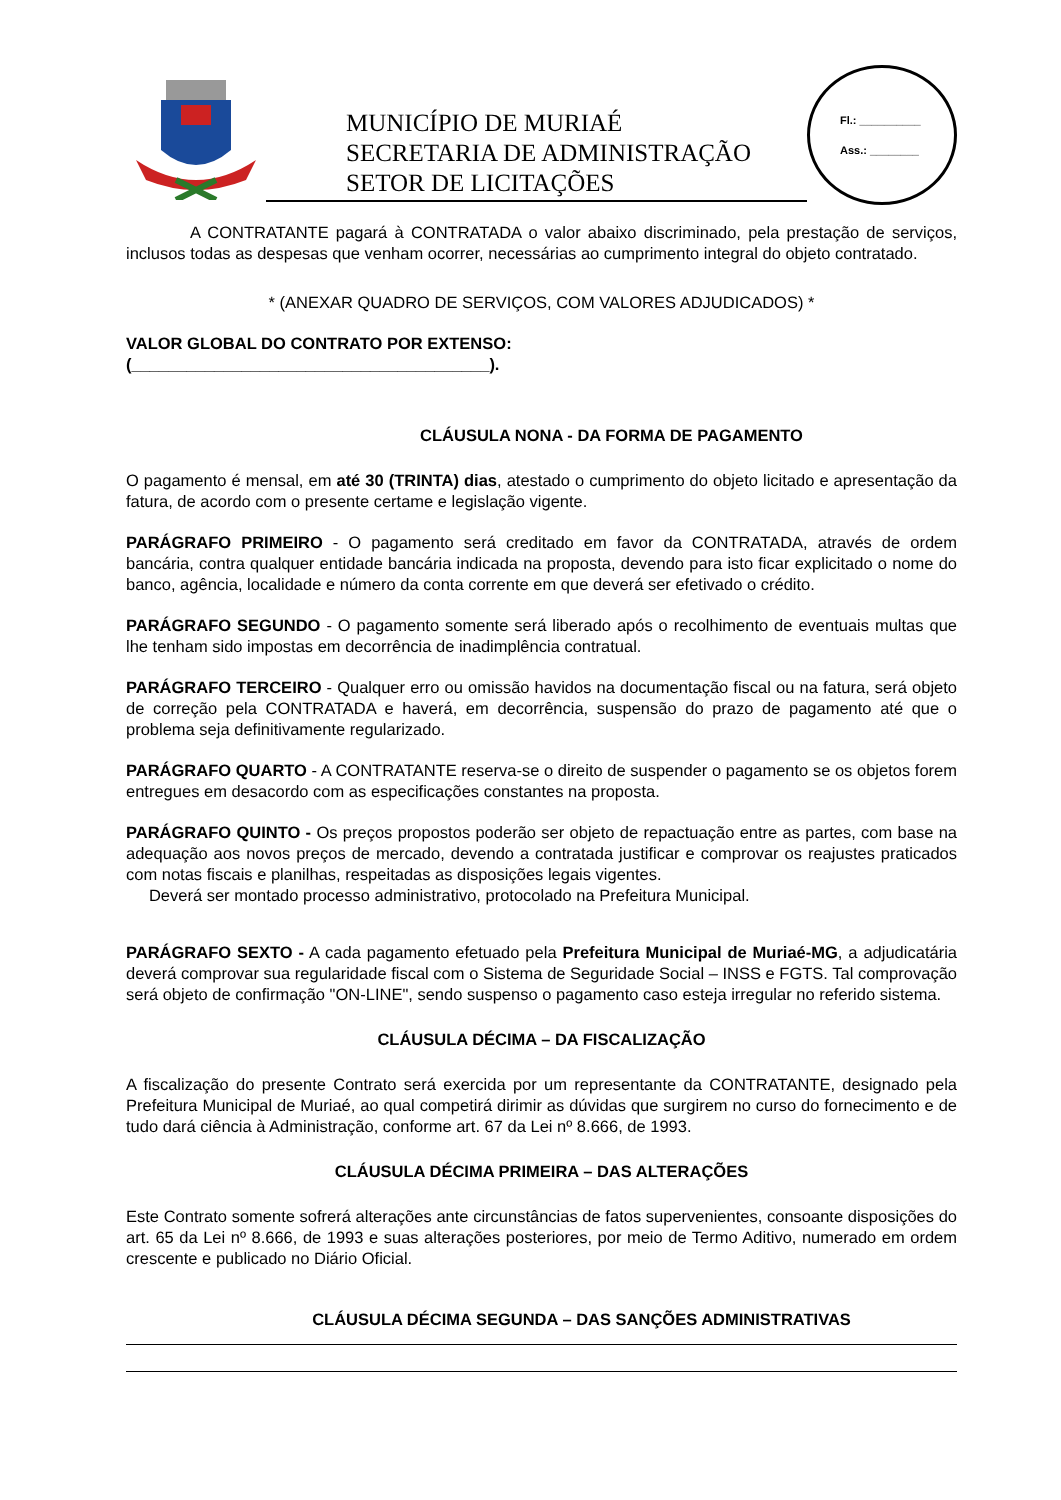MUNICÍPIO DE MURIAÉ
SECRETARIA DE ADMINISTRAÇÃO
SETOR DE LICITAÇÕES
Fl.: __________
Ass.: ________
A CONTRATANTE pagará à CONTRATADA o valor abaixo discriminado, pela prestação de serviços, inclusos todas as despesas que venham ocorrer, necessárias ao cumprimento integral do objeto contratado.
* (ANEXAR QUADRO DE SERVIÇOS, COM VALORES ADJUDICADOS) *
VALOR GLOBAL DO CONTRATO POR EXTENSO:
(_______________________________________).
CLÁUSULA NONA - DA FORMA DE PAGAMENTO
O pagamento é mensal, em até 30 (TRINTA) dias, atestado o cumprimento do objeto licitado e apresentação da fatura, de acordo com o presente certame e legislação vigente.
PARÁGRAFO PRIMEIRO - O pagamento será creditado em favor da CONTRATADA, através de ordem bancária, contra qualquer entidade bancária indicada na proposta, devendo para isto ficar explicitado o nome do banco, agência, localidade e número da conta corrente em que deverá ser efetivado o crédito.
PARÁGRAFO SEGUNDO - O pagamento somente será liberado após o recolhimento de eventuais multas que lhe tenham sido impostas em decorrência de inadimplência contratual.
PARÁGRAFO TERCEIRO - Qualquer erro ou omissão havidos na documentação fiscal ou na fatura, será objeto de correção pela CONTRATADA e haverá, em decorrência, suspensão do prazo de pagamento até que o problema seja definitivamente regularizado.
PARÁGRAFO QUARTO - A CONTRATANTE reserva-se o direito de suspender o pagamento se os objetos forem entregues em desacordo com as especificações constantes na proposta.
PARÁGRAFO QUINTO - Os preços propostos poderão ser objeto de repactuação entre as partes, com base na adequação aos novos preços de mercado, devendo a contratada justificar e comprovar os reajustes praticados com notas fiscais e planilhas, respeitadas as disposições legais vigentes.
Deverá ser montado processo administrativo, protocolado na Prefeitura Municipal.
PARÁGRAFO SEXTO - A cada pagamento efetuado pela Prefeitura Municipal de Muriaé-MG, a adjudicatária deverá comprovar sua regularidade fiscal com o Sistema de Seguridade Social – INSS e FGTS. Tal comprovação será objeto de confirmação "ON-LINE", sendo suspenso o pagamento caso esteja irregular no referido sistema.
CLÁUSULA DÉCIMA – DA FISCALIZAÇÃO
A fiscalização do presente Contrato será exercida por um representante da CONTRATANTE, designado pela Prefeitura Municipal de Muriaé, ao qual competirá dirimir as dúvidas que surgirem no curso do fornecimento e de tudo dará ciência à Administração, conforme art. 67 da Lei nº 8.666, de 1993.
CLÁUSULA DÉCIMA PRIMEIRA – DAS ALTERAÇÕES
Este Contrato somente sofrerá alterações ante circunstâncias de fatos supervenientes, consoante disposições do art. 65 da Lei nº 8.666, de 1993 e suas alterações posteriores, por meio de Termo Aditivo, numerado em ordem crescente e publicado no Diário Oficial.
CLÁUSULA DÉCIMA SEGUNDA – DAS SANÇÕES ADMINISTRATIVAS